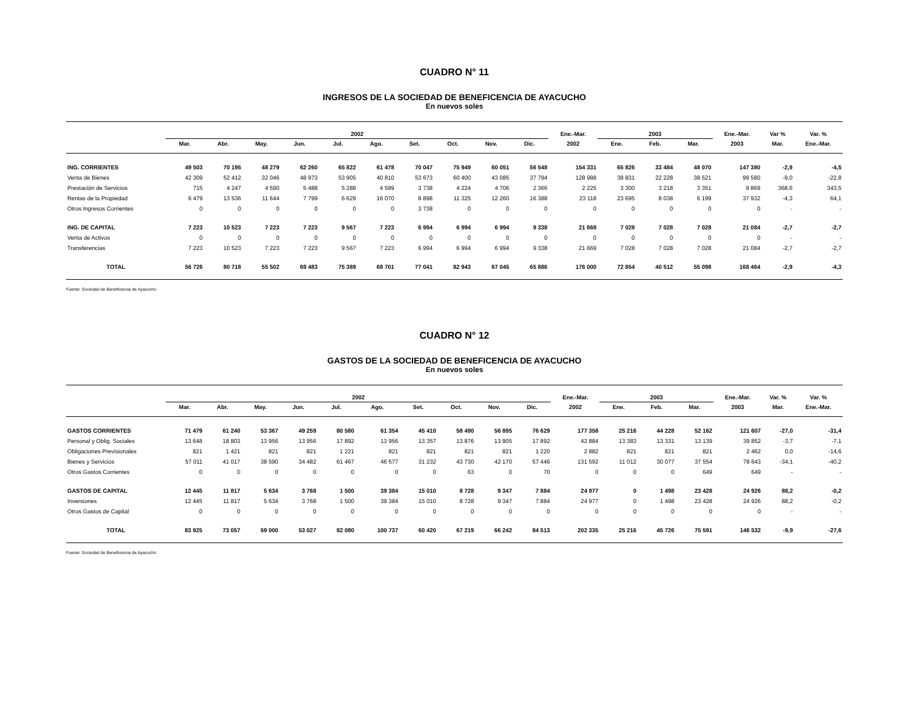CUADRO N° 11
INGRESOS DE LA SOCIEDAD DE BENEFICENCIA DE AYACUCHO
En nuevos soles
| | 2002 | | | | | | | | | | Ene.-Mar. | 2003 | | | Ene.-Mar. | Var % | Var. % |
| --- | --- | --- | --- | --- | --- | --- | --- | --- | --- | --- | --- | --- | --- | --- | --- | --- | --- |
| | Mar. | Abr. | May. | Jun. | Jul. | Ago. | Set. | Oct. | Nov. | Dic. | 2002 | Ene. | Feb. | Mar. | 2003 | Mar. | Ene.-Mar. |
| ING. CORRIENTES | 49 503 | 70 195 | 48 279 | 62 260 | 65 822 | 61 478 | 70 047 | 75 949 | 60 051 | 56 548 | 154 331 | 65 826 | 33 484 | 48 070 | 147 380 | -2,9 | -4,5 |
| Venta de Bienes | 42 309 | 52 412 | 32 046 | 48 973 | 53 905 | 40 810 | 53 673 | 60 400 | 43 085 | 37 794 | 128 988 | 38 831 | 22 228 | 38 521 | 99 580 | -9,0 | -22,8 |
| Prestación de Servicios | 715 | 4 247 | 4 590 | 5 488 | 5 288 | 4 599 | 3 738 | 4 224 | 4 706 | 2 366 | 2 225 | 3 300 | 3 218 | 3 351 | 9 869 | 368,6 | 343,5 |
| Rentas de la Propiedad | 6 479 | 13 536 | 11 644 | 7 799 | 6 629 | 16 070 | 8 898 | 11 325 | 12 260 | 16 388 | 23 118 | 23 695 | 8 038 | 6 199 | 37 932 | -4,3 | 64,1 |
| Otros Ingresos Corrientes | 0 | 0 | 0 | 0 | 0 | 0 | 3 738 | 0 | 0 | 0 | 0 | 0 | 0 | 0 | 0 | - | - |
| ING. DE CAPITAL | 7 223 | 10 523 | 7 223 | 7 223 | 9 567 | 7 223 | 6 994 | 6 994 | 6 994 | 9 338 | 21 669 | 7 028 | 7 028 | 7 028 | 21 084 | -2,7 | -2,7 |
| Venta de Activos | 0 | 0 | 0 | 0 | 0 | 0 | 0 | 0 | 0 | 0 | 0 | 0 | 0 | 0 | 0 | - | - |
| Transferencias | 7 223 | 10 523 | 7 223 | 7 223 | 9 567 | 7 223 | 6 994 | 6 994 | 6 994 | 9 338 | 21 669 | 7 028 | 7 028 | 7 028 | 21 084 | -2,7 | -2,7 |
| TOTAL | 56 726 | 80 718 | 55 502 | 69 483 | 75 389 | 68 701 | 77 041 | 82 943 | 67 045 | 65 886 | 176 000 | 72 854 | 40 512 | 55 098 | 168 464 | -2,9 | -4,3 |
Fuente: Sociedad de Beneficencia de Ayacucho
CUADRO N° 12
GASTOS DE LA SOCIEDAD DE BENEFICENCIA DE AYACUCHO
En nuevos soles
| | 2002 | | | | | | | | | | Ene.-Mar. | 2003 | | | Ene.-Mar. | Var. % | Var. % |
| --- | --- | --- | --- | --- | --- | --- | --- | --- | --- | --- | --- | --- | --- | --- | --- | --- | --- |
| | Mar. | Abr. | May. | Jun. | Jul. | Ago. | Set. | Oct. | Nov. | Dic. | 2002 | Ene. | Feb. | Mar. | 2003 | Mar. | Ene.-Mar. |
| GASTOS CORRIENTES | 71 479 | 61 240 | 53 367 | 49 259 | 80 580 | 61 354 | 45 410 | 58 490 | 56 895 | 76 629 | 177 358 | 25 216 | 44 228 | 52 162 | 121 607 | -27,0 | -31,4 |
| Personal y Oblig. Sociales | 13 648 | 18 803 | 13 956 | 13 956 | 17 892 | 13 956 | 13 357 | 13 876 | 13 905 | 17 892 | 42 884 | 13 383 | 13 331 | 13 139 | 39 852 | -3,7 | -7,1 |
| Obligaciones Previsionales | 821 | 1 421 | 821 | 821 | 1 221 | 821 | 821 | 821 | 821 | 1 220 | 2 882 | 821 | 821 | 821 | 2 462 | 0,0 | -14,6 |
| Bienes y Servicios | 57 011 | 41 017 | 38 590 | 34 482 | 61 467 | 46 577 | 31 232 | 43 730 | 42 170 | 57 446 | 131 592 | 11 012 | 30 077 | 37 554 | 78 643 | -34,1 | -40,2 |
| Otros Gastos Corrientes | 0 | 0 | 0 | 0 | 0 | 0 | 0 | 63 | 0 | 70 | 0 | 0 | 0 | 649 | 649 | - | - |
| GASTOS DE CAPITAL | 12 445 | 11 817 | 5 634 | 3 768 | 1 500 | 39 384 | 15 010 | 8 728 | 9 347 | 7 884 | 24 977 | 0 | 1 498 | 23 428 | 24 926 | 88,2 | -0,2 |
| Inversiones | 12 445 | 11 817 | 5 634 | 3 768 | 1 500 | 39 384 | 15 010 | 8 728 | 9 347 | 7 884 | 24 977 | 0 | 1 498 | 23 428 | 24 926 | 88,2 | -0,2 |
| Otros Gastos de Capital | 0 | 0 | 0 | 0 | 0 | 0 | 0 | 0 | 0 | 0 | 0 | 0 | 0 | 0 | 0 | - | - |
| TOTAL | 83 925 | 73 057 | 59 000 | 53 027 | 82 080 | 100 737 | 60 420 | 67 219 | 66 242 | 84 513 | 202 335 | 25 216 | 45 726 | 75 591 | 146 532 | -9,9 | -27,6 |
Fuente: Sociedad de Beneficencia de Ayacucho